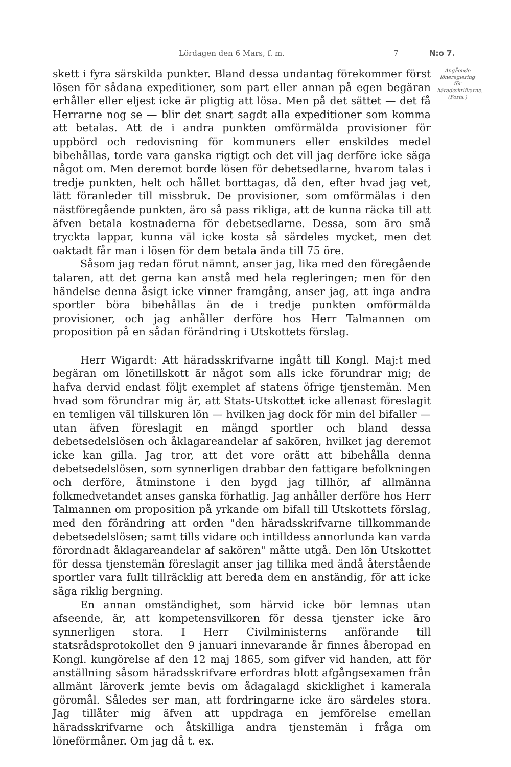Lördagen den 6 Mars, f. m. 7 N:o 7.
skett i fyra särskilda punkter. Bland dessa undantag förekommer först lösen för sådana expeditioner, som part eller annan på egen begäran erhåller eller eljest icke är pligtig att lösa. Men på det sättet — det få Herrarne nog se — blir det snart sagdt alla expeditioner som komma att betalas. Att de i andra punkten omförmälda provisioner för uppbörd och redovisning för kommuners eller enskildes medel bibehållas, torde vara ganska rigtigt och det vill jag derföre icke säga något om. Men deremot borde lösen för debetsedlarne, hvarom talas i tredje punkten, helt och hållet borttagas, då den, efter hvad jag vet, lätt föranleder till missbruk. De provisioner, som omförmälas i den nästföregående punkten, äro så pass rikliga, att de kunna räcka till att äfven betala kostnaderna för debetsedlarne. Dessa, som äro små tryckta lappar, kunna väl icke kosta så särdeles mycket, men det oaktadt får man i lösen för dem betala ända till 75 öre.
Såsom jag redan förut nämnt, anser jag, lika med den föregående talaren, att det gerna kan anstå med hela regleringen; men för den händelse denna åsigt icke vinner framgång, anser jag, att inga andra sportler böra bibehållas än de i tredje punkten omförmälda provisioner, och jag anhåller derföre hos Herr Talmannen om proposition på en sådan förändring i Utskottets förslag.
Herr Wigardt: Att häradsskrifvarne ingått till Kongl. Maj:t med begäran om lönetillskott är något som alls icke förundrar mig; de hafva dervid endast följt exemplet af statens öfrige tjenstemän. Men hvad som förundrar mig är, att Stats-Utskottet icke allenast föreslagit en temligen väl tillskuren lön — hvilken jag dock för min del bifaller — utan äfven föreslagit en mängd sportler och bland dessa debetsedelslösen och åklagareandelar af sakören, hvilket jag deremot icke kan gilla. Jag tror, att det vore orätt att bibehålla denna debetsedelslösen, som synnerligen drabbar den fattigare befolkningen och derföre, åtminstone i den bygd jag tillhör, af allmänna folkmedvetandet anses ganska förhatlig. Jag anhåller derföre hos Herr Talmannen om proposition på yrkande om bifall till Utskottets förslag, med den förändring att orden "den häradsskrifvarne tillkommande debetsedelslösen; samt tills vidare och intilldess annorlunda kan varda förordnadt åklagareandelar af sakören" måtte utgå. Den lön Utskottet för dessa tjenstemän föreslagit anser jag tillika med ändå återstående sportler vara fullt tillräcklig att bereda dem en anständig, för att icke säga riklig bergning.
En annan omständighet, som härvid icke bör lemnas utan afseende, är, att kompetensvilkoren för dessa tjenster icke äro synnerligen stora. I Herr Civilministerns anförande till statsrådsprotokollet den 9 januari innevarande år finnes åberopad en Kongl. kungörelse af den 12 maj 1865, som gifver vid handen, att för anställning såsom häradsskrifvare erfordras blott afgångsexamen från allmänt läroverk jemte bevis om ådagalagd skicklighet i kamerala göromål. Således ser man, att fordringarne icke äro särdeles stora. Jag tillåter mig äfven att uppdraga en jemförelse emellan häradsskrifvarne och åtskilliga andra tjenstemän i fråga om löneförmåner. Om jag då t. ex.
Angående lönereglering för häradsskrifvarne. (Forts.)